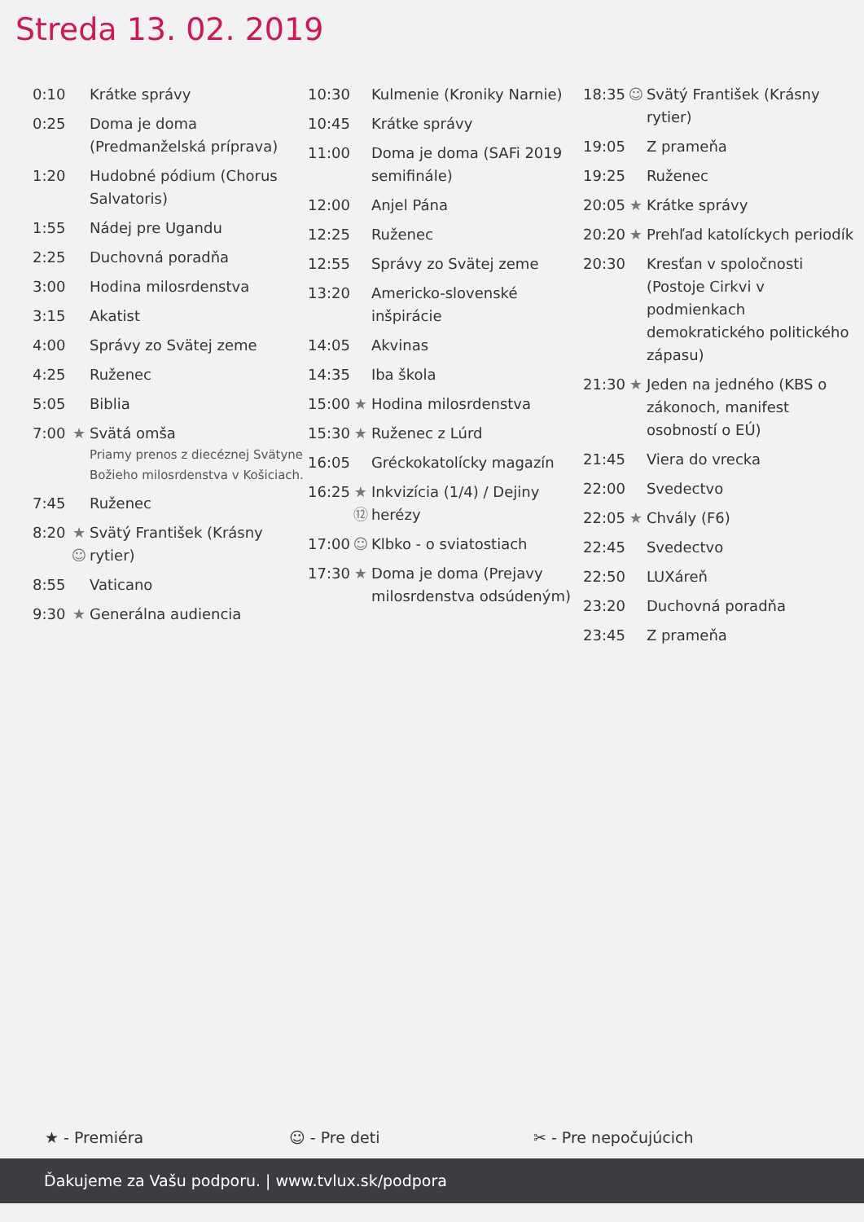Streda 13. 02. 2019
| 0:10 | | Krátke správy |
| 0:25 | | Doma je doma (Predmanželská príprava) |
| 1:20 | | Hudobné pódium (Chorus Salvatoris) |
| 1:55 | | Nádej pre Ugandu |
| 2:25 | | Duchovná poradňa |
| 3:00 | | Hodina milosrdenstva |
| 3:15 | | Akatist |
| 4:00 | | Správy zo Svätej zeme |
| 4:25 | | Ruženec |
| 5:05 | | Biblia |
| 7:00 | ★ | Svätá omša Priamy prenos z diecéznej Svätyne Božieho milosrdenstva v Košiciach. |
| 7:45 | | Ruženec |
| 8:20 | ★ ☺ | Svätý František (Krásny rytier) |
| 8:55 | | Vaticano |
| 9:30 | ★ | Generálna audiencia |
| 10:30 | | Kulmenie (Kroniky Narnie) |
| 10:45 | | Krátke správy |
| 11:00 | | Doma je doma (SAFi 2019 semifinále) |
| 12:00 | | Anjel Pána |
| 12:25 | | Ruženec |
| 12:55 | | Správy zo Svätej zeme |
| 13:20 | | Americko-slovenské inšpirácie |
| 14:05 | | Akvinas |
| 14:35 | | Iba škola |
| 15:00 | ★ | Hodina milosrdenstva |
| 15:30 | ★ | Ruženec z Lúrd |
| 16:05 | | Gréckokatolícky magazín |
| 16:25 | ★ ⑫ | Inkvizícia (1/4) / Dejiny herézy |
| 17:00 | ☺ | Klbko - o sviatostiach |
| 17:30 | ★ | Doma je doma (Prejavy milosrdenstva odsúdeným) |
| 18:35 | ☺ | Svätý František (Krásny rytier) |
| 19:05 | | Z prameňa |
| 19:25 | | Ruženec |
| 20:05 | ★ | Krátke správy |
| 20:20 | ★ | Prehľad katolíckych periodík |
| 20:30 | | Kresťan v spoločnosti (Postoje Cirkvi v podmienkach demokratického politického zápasu) |
| 21:30 | ★ | Jeden na jedného (KBS o zákonoch, manifest osobností o EÚ) |
| 21:45 | | Viera do vrecka |
| 22:00 | | Svedectvo |
| 22:05 | ★ | Chvály (F6) |
| 22:45 | | Svedectvo |
| 22:50 | | LUXáreň |
| 23:20 | | Duchovná poradňa |
| 23:45 | | Z prameňa |
★ - Premiéra ☺ - Pre deti ✂ - Pre nepočujúcich
Ďakujeme za Vašu podporu. | www.tvlux.sk/podpora